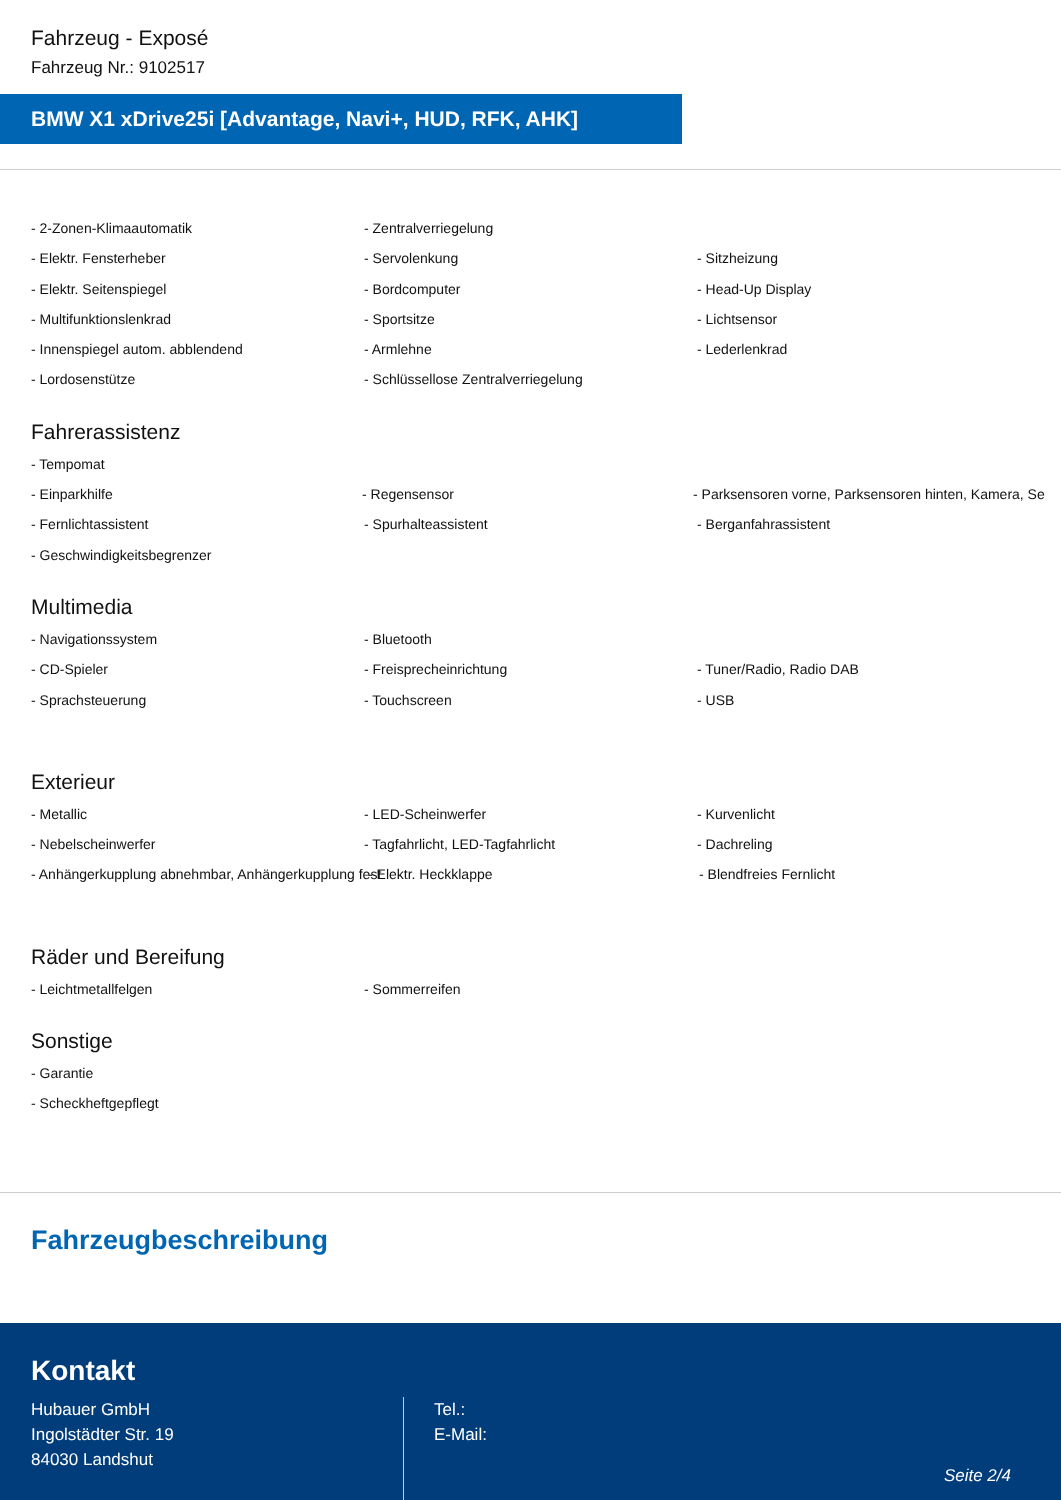Fahrzeug - Exposé
Fahrzeug Nr.: 9102517
BMW X1 xDrive25i [Advantage, Navi+, HUD, RFK, AHK]
- 2-Zonen-Klimaautomatik - Zentralverriegelung
- Elektr. Fensterheber - Servolenkung - Sitzheizung
- Elektr. Seitenspiegel - Bordcomputer - Head-Up Display
- Multifunktionslenkrad - Sportsitze - Lichtsensor
- Innenspiegel autom. abblendend - Armlehne - Lederlenkrad
- Lordosenstütze - Schlüssellose Zentralverriegelung
Fahrerassistenz
- Tempomat
- Einparkhilfe - Regensensor - Parksensoren vorne, Parksensoren hinten, Kamera, Se
- Fernlichtassistent - Spurhalteassistent - Berganfahrassistent
- Geschwindigkeitsbegrenzer
Multimedia
- Navigationssystem - Bluetooth
- CD-Spieler - Freisprecheinrichtung - Tuner/Radio, Radio DAB
- Sprachsteuerung - Touchscreen - USB
Exterieur
- Metallic - LED-Scheinwerfer - Kurvenlicht
- Nebelscheinwerfer - Tagfahrlicht, LED-Tagfahrlicht - Dachreling
- Anhängerkupplung abnehmbar, Anhängerkupplung fest - Elektr. Heckklappe - Blendfreies Fernlicht
Räder und Bereifung
- Leichtmetallfelgen - Sommerreifen
Sonstige
- Garantie
- Scheckheftgepflegt
Fahrzeugbeschreibung
Kontakt
Hubauer GmbH
Ingolstädter Str. 19
84030 Landshut
Tel.:
E-Mail:
Seite 2/4